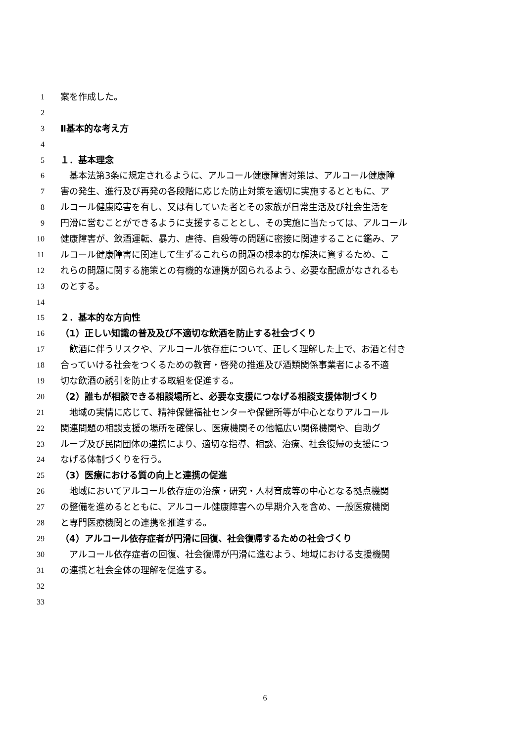1 案を作成した。
2
3 Ⅱ基本的な考え方
4
5 １．基本理念
6　基本法第3条に規定されるように、アルコール健康障害対策は、アルコール健康障
7 害の発生、進行及び再発の各段階に応じた防止対策を適切に実施するとともに、ア
8 ルコール健康障害を有し、又は有していた者とその家族が日常生活及び社会生活を
9 円滑に営むことができるように支援することとし、その実施に当たっては、アルコール
10 健康障害が、飲酒運転、暴力、虐待、自殺等の問題に密接に関連することに鑑み、ア
11 ルコール健康障害に関連して生ずるこれらの問題の根本的な解決に資するため、こ
12 れらの問題に関する施策との有機的な連携が図られるよう、必要な配慮がなされるも
13 のとする。
14
15 ２．基本的な方向性
16 （1）正しい知識の普及及び不適切な飲酒を防止する社会づくり
17　飲酒に伴うリスクや、アルコール依存症について、正しく理解した上で、お酒と付き
18 合っていける社会をつくるための教育・啓発の推進及び酒類関係事業者による不適
19 切な飲酒の誘引を防止する取組を促進する。
20 （2）誰もが相談できる相談場所と、必要な支援につなげる相談支援体制づくり
21　地域の実情に応じて、精神保健福祉センターや保健所等が中心となりアルコール
22 関連問題の相談支援の場所を確保し、医療機関その他幅広い関係機関や、自助グ
23 ループ及び民間団体の連携により、適切な指導、相談、治療、社会復帰の支援につ
24 なげる体制づくりを行う。
25 （3）医療における質の向上と連携の促進
26　地域においてアルコール依存症の治療・研究・人材育成等の中心となる拠点機関
27 の整備を進めるとともに、アルコール健康障害への早期介入を含め、一般医療機関
28 と専門医療機関との連携を推進する。
29 （4）アルコール依存症者が円滑に回復、社会復帰するための社会づくり
30　アルコール依存症者の回復、社会復帰が円滑に進むよう、地域における支援機関
31 の連携と社会全体の理解を促進する。
32
33
6